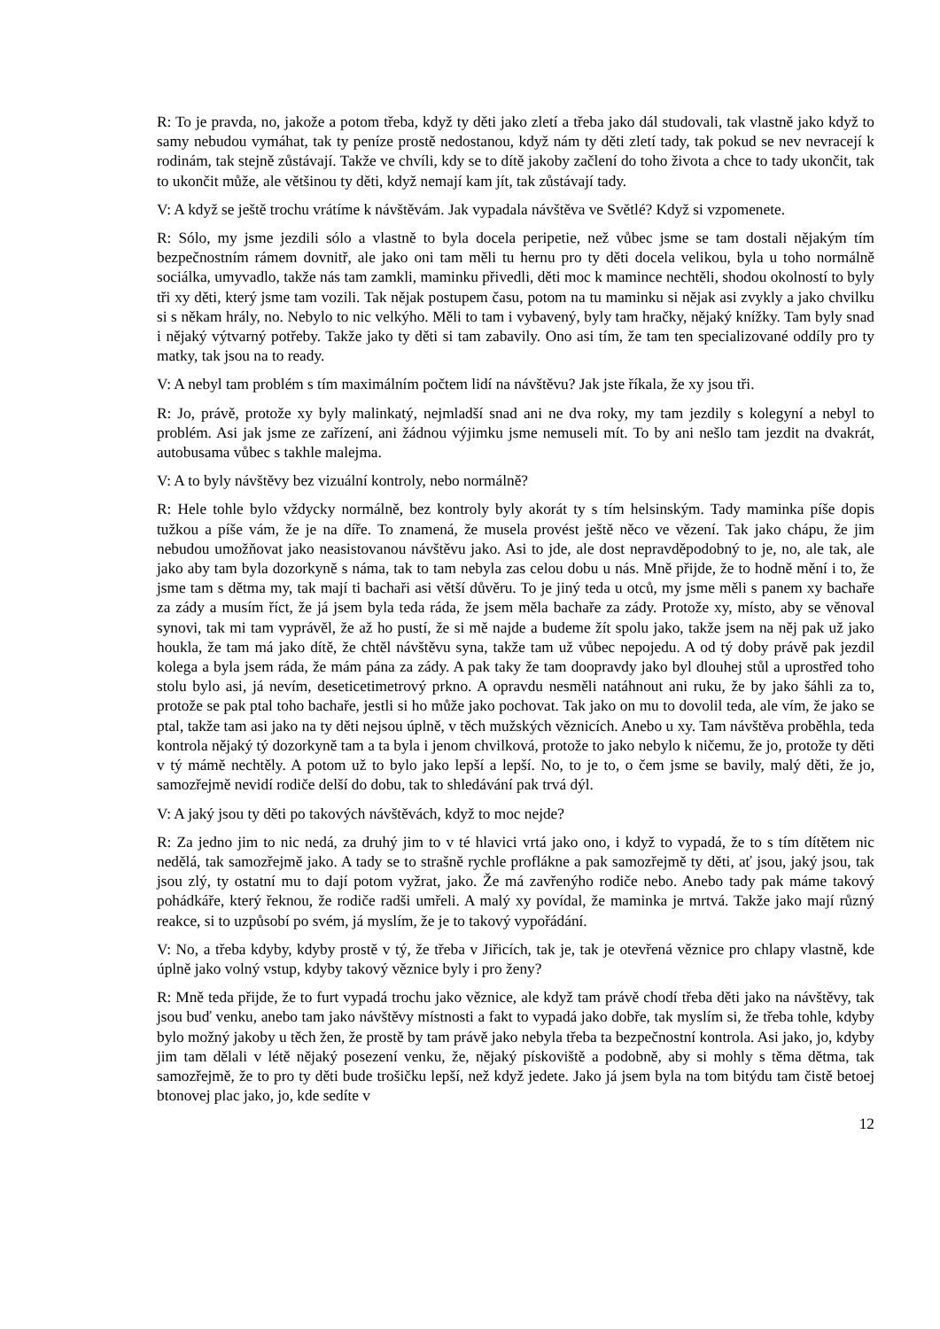R: To je pravda, no, jakože a potom třeba, když ty děti jako zletí a třeba jako dál studovali, tak vlastně jako když to samy nebudou vymáhat, tak ty peníze prostě nedostanou, když nám ty děti zletí tady, tak pokud se nev nevracejí k rodinám, tak stejně zůstávají. Takže ve chvíli, kdy se to dítě jakoby začlení do toho života a chce to tady ukončit, tak to ukončit může, ale většinou ty děti, když nemají kam jít, tak zůstávají tady.
V: A když se ještě trochu vrátíme k návštěvám. Jak vypadala návštěva ve Světlé? Když si vzpomenete.
R: Sólo, my jsme jezdili sólo a vlastně to byla docela peripetie, než vůbec jsme se tam dostali nějakým tím bezpečnostním rámem dovnitř, ale jako oni tam měli tu hernu pro ty děti docela velikou, byla u toho normálně sociálka, umyvadlo, takže nás tam zamkli, maminku přivedli, děti moc k mamince nechtěli, shodou okolností to byly tři xy děti, který jsme tam vozili. Tak nějak postupem času, potom na tu maminku si nějak asi zvykly a jako chvilku si s někam hrály, no. Nebylo to nic velkýho. Měli to tam i vybavený, byly tam hračky, nějaký knížky. Tam byly snad i nějaký výtvarný potřeby. Takže jako ty děti si tam zabavily. Ono asi tím, že tam ten specializované oddíly pro ty matky, tak jsou na to ready.
V: A nebyl tam problém s tím maximálním počtem lidí na návštěvu? Jak jste říkala, že xy jsou tři.
R: Jo, právě, protože xy byly malinkatý, nejmladší snad ani ne dva roky, my tam jezdily s kolegyní a nebyl to problém. Asi jak jsme ze zařízení, ani žádnou výjimku jsme nemuseli mít. To by ani nešlo tam jezdit na dvakrát, autobusama vůbec s takhle malejma.
V: A to byly návštěvy bez vizuální kontroly, nebo normálně?
R: Hele tohle bylo vždycky normálně, bez kontroly byly akorát ty s tím helsinským. Tady maminka píše dopis tužkou a píše vám, že je na díře. To znamená, že musela provést ještě něco ve vězení. Tak jako chápu, že jim nebudou umožňovat jako neasistovanou návštěvu jako. Asi to jde, ale dost nepravděpodobný to je, no, ale tak, ale jako aby tam byla dozorkyně s náma, tak to tam nebyla zas celou dobu u nás. Mně přijde, že to hodně mění i to, že jsme tam s dětma my, tak mají ti bachaři asi větší důvěru. To je jiný teda u otců, my jsme měli s panem xy bachaře za zády a musím říct, že já jsem byla teda ráda, že jsem měla bachaře za zády. Protože xy, místo, aby se věnoval synovi, tak mi tam vyprávěl, že až ho pustí, že si mě najde a budeme žít spolu jako, takže jsem na něj pak už jako houkla, že tam má jako dítě, že chtěl návštěvu syna, takže tam už vůbec nepojedu. A od tý doby právě pak jezdil kolega a byla jsem ráda, že mám pána za zády. A pak taky že tam doopravdy jako byl dlouhej stůl a uprostřed toho stolu bylo asi, já nevím, deseticetimetrový prkno. A opravdu nesměli natáhnout ani ruku, že by jako šáhli za to, protože se pak ptal toho bachaře, jestli si ho může jako pochovat. Tak jako on mu to dovolil teda, ale vím, že jako se ptal, takže tam asi jako na ty děti nejsou úplně, v těch mužských věznicích. Anebo u xy. Tam návštěva proběhla, teda kontrola nějaký tý dozorkyně tam a ta byla i jenom chvilková, protože to jako nebylo k ničemu, že jo, protože ty děti v tý mámě nechtěly. A potom už to bylo jako lepší a lepší. No, to je to, o čem jsme se bavily, malý děti, že jo, samozřejmě nevidí rodiče delší do dobu, tak to shledávání pak trvá dýl.
V: A jaký jsou ty děti po takových návštěvách, když to moc nejde?
R: Za jedno jim to nic nedá, za druhý jim to v té hlavici vrtá jako ono, i když to vypadá, že to s tím dítětem nic nedělá, tak samozřejmě jako. A tady se to strašně rychle proflákne a pak samozřejmě ty děti, ať jsou, jaký jsou, tak jsou zlý, ty ostatní mu to dají potom vyžrat, jako. Že má zavřenýho rodiče nebo. Anebo tady pak máme takový pohádkáře, který řeknou, že rodiče radši umřeli. A malý xy povídal, že maminka je mrtvá. Takže jako mají různý reakce, si to uzpůsobí po svém, já myslím, že je to takový vypořádání.
V: No, a třeba kdyby, kdyby prostě v tý, že třeba v Jiřicích, tak je, tak je otevřená věznice pro chlapy vlastně, kde úplně jako volný vstup, kdyby takový věznice byly i pro ženy?
R: Mně teda přijde, že to furt vypadá trochu jako věznice, ale když tam právě chodí třeba děti jako na návštěvy, tak jsou buď venku, anebo tam jako návštěvy místnosti a fakt to vypadá jako dobře, tak myslím si, že třeba tohle, kdyby bylo možný jakoby u těch žen, že prostě by tam právě jako nebyla třeba ta bezpečnostní kontrola. Asi jako, jo, kdyby jim tam dělali v létě nějaký posezení venku, že, nějaký pískoviště a podobně, aby si mohly s těma dětma, tak samozřejmě, že to pro ty děti bude trošičku lepší, než když jedete. Jako já jsem byla na tom bitýdu tam čistě betoej btonovej plac jako, jo, kde sedíte v
12